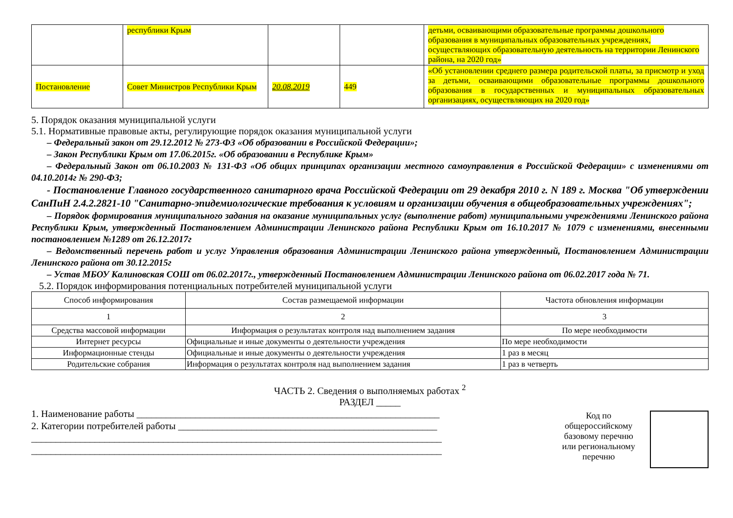| | республики Крым | | | детьми, осваивающими образовательные программы дошкольного образования в муниципальных образовательных учреждениях, осуществляющих образовательную деятельность на территории Ленинского района, на 2020 год» |
| Постановление | Совет Министров Республики Крым | 20.08.2019 | 449 | «Об установлении среднего размера родительской платы, за присмотр и уход за детьми, осваивающими образовательные программы дошкольного образования в государственных и муниципальных образовательных организациях, осуществляющих на 2020 год» |
5. Порядок оказания муниципальной услуги
5.1. Нормативные правовые акты, регулирующие порядок оказания муниципальной услуги
– Федеральный закон от 29.12.2012 № 273-ФЗ «Об образовании в Российской Федерации»;
– Закон Республики Крым от 17.06.2015г. «Об образовании в Республике Крым»
– Федеральный Закон от 06.10.2003 № 131-ФЗ «Об общих принципах организации местного самоуправления в Российской Федерации» с изменениями от 04.10.2014г № 290-ФЗ;
- Постановление Главного государственного санитарного врача Российской Федерации от 29 декабря 2010 г. N 189 г. Москва "Об утверждении СанПиН 2.4.2.2821-10 "Санитарно-эпидемиологические требования к условиям и организации обучения в общеобразовательных учреждениях";
– Порядок формирования муниципального задания на оказание муниципальных услуг (выполнение работ) муниципальными учреждениями Ленинского района Республики Крым, утвержденный Постановлением Администрации Ленинского района Республики Крым от 16.10.2017 № 1079 с изменениями, внесенными постановлением №1289 от 26.12.2017г
– Ведомственный перечень работ и услуг Управления образования Администрации Ленинского района утвержденный, Постановлением Администрации Ленинского района от 30.12.2015г
– Устав МБОУ Калиновская СОШ от 06.02.2017г., утвержденный Постановлением Администрации Ленинского района от 06.02.2017 года № 71.
5.2. Порядок информирования потенциальных потребителей муниципальной услуги
| Способ информирования | Состав размещаемой информации | Частота обновления информации |
| --- | --- | --- |
| 1 | 2 | 3 |
| Средства массовой информации | Информация о результатах контроля над выполнением задания | По мере необходимости |
| Интернет ресурсы | Официальные и иные документы о деятельности учреждения | По мере необходимости |
| Информационные стенды | Официальные и иные документы о деятельности учреждения | 1 раз в месяц |
| Родительские собрания | Информация о результатах контроля над выполнением задания | 1 раз в четверть |
ЧАСТЬ 2. Сведения о выполняемых работах <sup>2</sup>
РАЗДЕЛ _____
1. Наименование работы ______________________________________________________________
2. Категории потребителей работы _____________________________________________________
____________________________________________________________________________________
____________________________________________________________________________________
Код по общероссийскому базовому перечню или региональному перечню